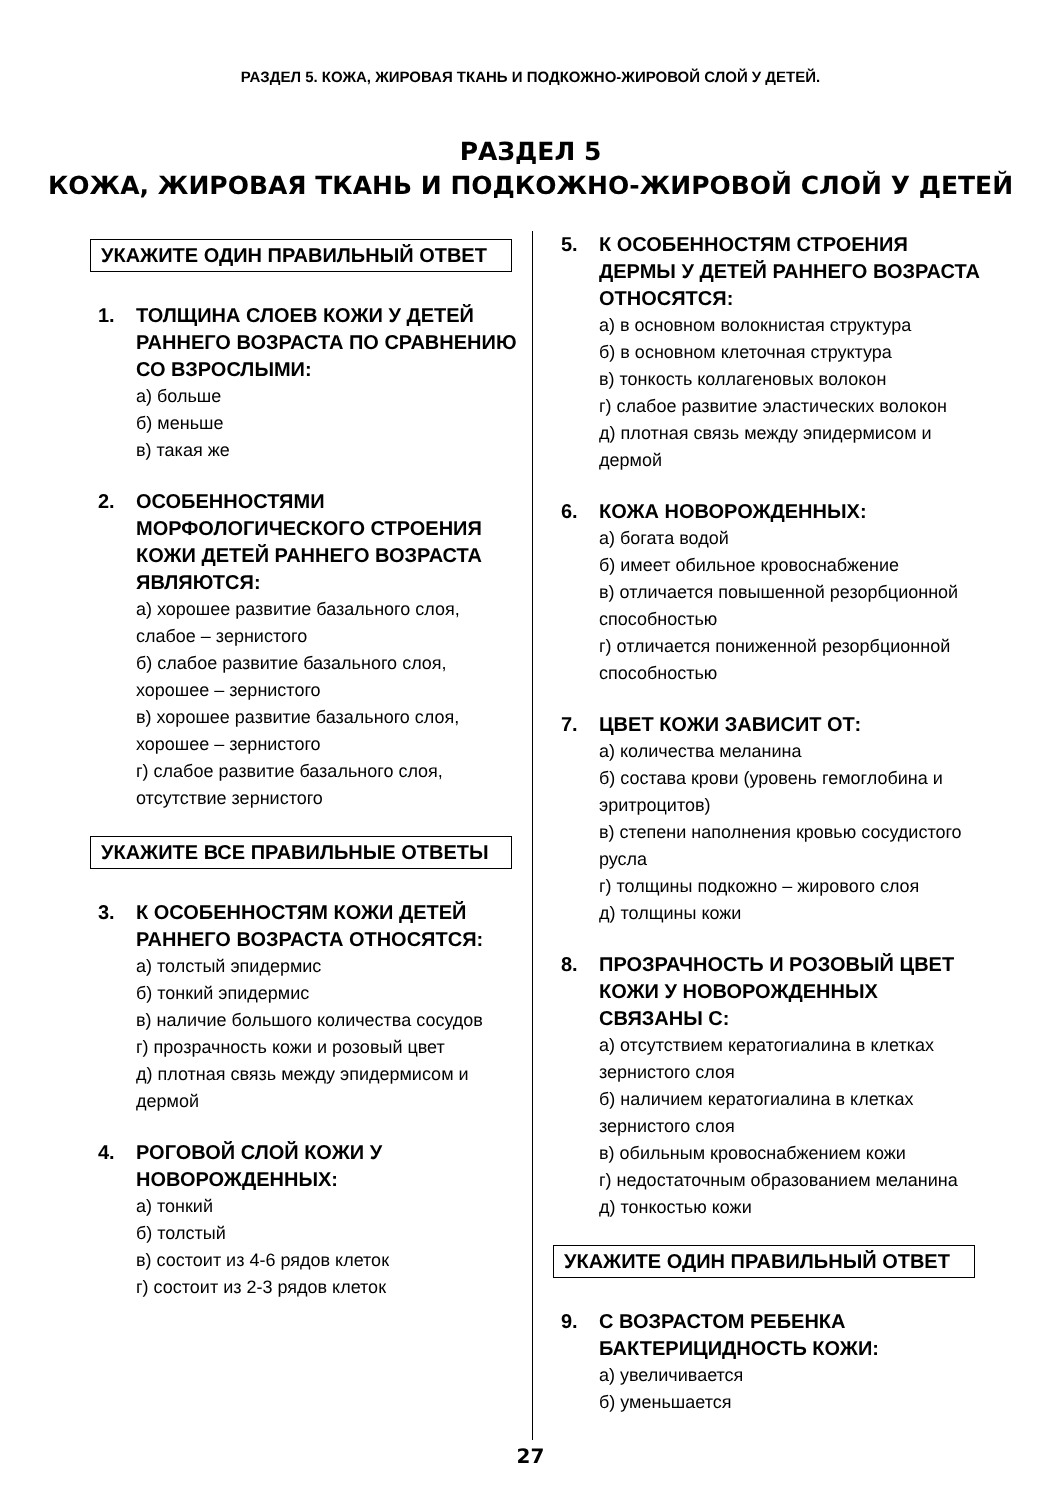РАЗДЕЛ 5. КОЖА, ЖИРОВАЯ ТКАНЬ И ПОДКОЖНО-ЖИРОВОЙ СЛОЙ У ДЕТЕЙ.
РАЗДЕЛ 5
КОЖА, ЖИРОВАЯ ТКАНЬ И ПОДКОЖНО-ЖИРОВОЙ СЛОЙ У ДЕТЕЙ
УКАЖИТЕ ОДИН ПРАВИЛЬНЫЙ ОТВЕТ
1. ТОЛЩИНА СЛОЕВ КОЖИ У ДЕТЕЙ РАННЕГО ВОЗРАСТА ПО СРАВНЕНИЮ СО ВЗРОСЛЫМИ:
а) больше
б) меньше
в) такая же
2. ОСОБЕННОСТЯМИ МОРФОЛОГИЧЕСКОГО СТРОЕНИЯ КОЖИ ДЕТЕЙ РАННЕГО ВОЗРАСТА ЯВЛЯЮТСЯ:
а) хорошее развитие базального слоя, слабое – зернистого
б) слабое развитие базального слоя, хорошее – зернистого
в) хорошее развитие базального слоя, хорошее – зернистого
г) слабое развитие базального слоя, отсутствие зернистого
УКАЖИТЕ ВСЕ ПРАВИЛЬНЫЕ ОТВЕТЫ
3. К ОСОБЕННОСТЯМ КОЖИ ДЕТЕЙ РАННЕГО ВОЗРАСТА ОТНОСЯТСЯ:
а) толстый эпидермис
б) тонкий эпидермис
в) наличие большого количества сосудов
г) прозрачность кожи и розовый цвет
д) плотная связь между эпидермисом и дермой
4. РОГОВОЙ СЛОЙ КОЖИ У НОВОРОЖДЕННЫХ:
а) тонкий
б) толстый
в) состоит из 4-6 рядов клеток
г) состоит из 2-3 рядов клеток
5. К ОСОБЕННОСТЯМ СТРОЕНИЯ ДЕРМЫ У ДЕТЕЙ РАННЕГО ВОЗРАСТА ОТНОСЯТСЯ:
а) в основном волокнистая структура
б) в основном клеточная структура
в) тонкость коллагеновых волокон
г) слабое развитие эластических волокон
д) плотная связь между эпидермисом и дермой
6. КОЖА НОВОРОЖДЕННЫХ:
а) богата водой
б) имеет обильное кровоснабжение
в) отличается повышенной резорбционной способностью
г) отличается пониженной резорбционной способностью
7. ЦВЕТ КОЖИ ЗАВИСИТ ОТ:
а) количества меланина
б) состава крови (уровень гемоглобина и эритроцитов)
в) степени наполнения кровью сосудистого русла
г) толщины подкожно – жирового слоя
д) толщины кожи
8. ПРОЗРАЧНОСТЬ И РОЗОВЫЙ ЦВЕТ КОЖИ У НОВОРОЖДЕННЫХ СВЯЗАНЫ С:
а) отсутствием кератогиалина в клетках зернистого слоя
б) наличием кератогиалина в клетках зернистого слоя
в) обильным кровоснабжением кожи
г) недостаточным образованием меланина
д) тонкостью кожи
УКАЖИТЕ ОДИН ПРАВИЛЬНЫЙ ОТВЕТ
9. С ВОЗРАСТОМ РЕБЕНКА БАКТЕРИЦИДНОСТЬ КОЖИ:
а) увеличивается
б) уменьшается
27